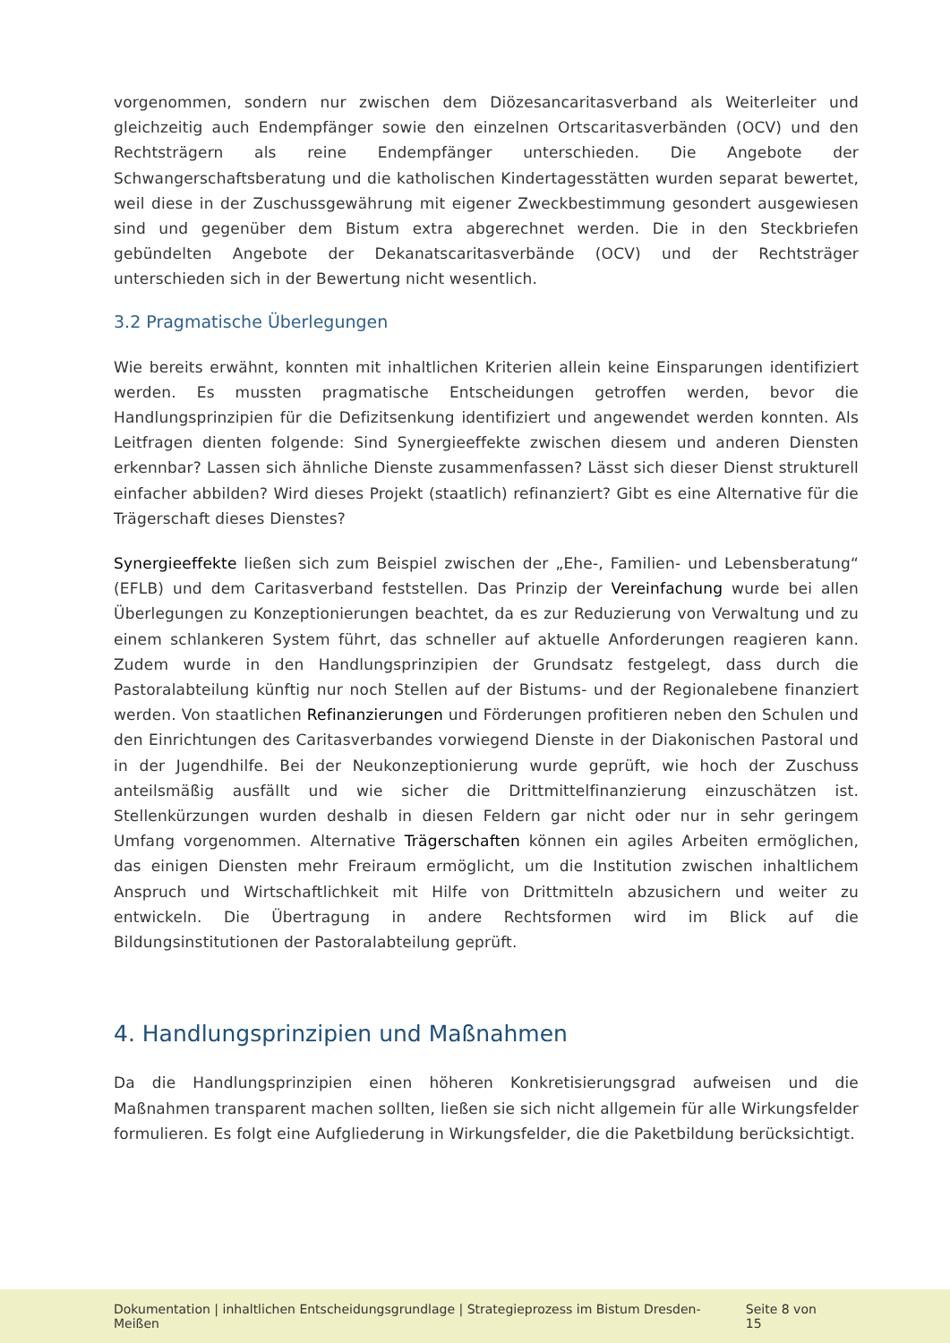vorgenommen, sondern nur zwischen dem Diözesancaritasverband als Weiterleiter und gleichzeitig auch Endempfänger sowie den einzelnen Ortscaritasverbänden (OCV) und den Rechtsträgern als reine Endempfänger unterschieden. Die Angebote der Schwangerschaftsberatung und die katholischen Kindertagesstätten wurden separat bewertet, weil diese in der Zuschussgewährung mit eigener Zweckbestimmung gesondert ausgewiesen sind und gegenüber dem Bistum extra abgerechnet werden. Die in den Steckbriefen gebündelten Angebote der Dekanatscaritasverbände (OCV) und der Rechtsträger unterschieden sich in der Bewertung nicht wesentlich.
3.2 Pragmatische Überlegungen
Wie bereits erwähnt, konnten mit inhaltlichen Kriterien allein keine Einsparungen identifiziert werden. Es mussten pragmatische Entscheidungen getroffen werden, bevor die Handlungsprinzipien für die Defizitsenkung identifiziert und angewendet werden konnten. Als Leitfragen dienten folgende: Sind Synergieeffekte zwischen diesem und anderen Diensten erkennbar? Lassen sich ähnliche Dienste zusammenfassen? Lässt sich dieser Dienst strukturell einfacher abbilden? Wird dieses Projekt (staatlich) refinanziert? Gibt es eine Alternative für die Trägerschaft dieses Dienstes?
Synergieeffekte ließen sich zum Beispiel zwischen der „Ehe-, Familien- und Lebensberatung“ (EFLB) und dem Caritasverband feststellen. Das Prinzip der Vereinfachung wurde bei allen Überlegungen zu Konzeptionierungen beachtet, da es zur Reduzierung von Verwaltung und zu einem schlankeren System führt, das schneller auf aktuelle Anforderungen reagieren kann. Zudem wurde in den Handlungsprinzipien der Grundsatz festgelegt, dass durch die Pastoralabteilung künftig nur noch Stellen auf der Bistums- und der Regionalebene finanziert werden. Von staatlichen Refinanzierungen und Förderungen profitieren neben den Schulen und den Einrichtungen des Caritasverbandes vorwiegend Dienste in der Diakonischen Pastoral und in der Jugendhilfe. Bei der Neukonzeptionierung wurde geprüft, wie hoch der Zuschuss anteilsmäßig ausfällt und wie sicher die Drittmittelfinanzierung einzuschätzen ist. Stellenkürzungen wurden deshalb in diesen Feldern gar nicht oder nur in sehr geringem Umfang vorgenommen. Alternative Trägerschaften können ein agiles Arbeiten ermöglichen, das einigen Diensten mehr Freiraum ermöglicht, um die Institution zwischen inhaltlichem Anspruch und Wirtschaftlichkeit mit Hilfe von Drittmitteln abzusichern und weiter zu entwickeln. Die Übertragung in andere Rechtsformen wird im Blick auf die Bildungsinstitutionen der Pastoralabteilung geprüft.
4. Handlungsprinzipien und Maßnahmen
Da die Handlungsprinzipien einen höheren Konkretisierungsgrad aufweisen und die Maßnahmen transparent machen sollten, ließen sie sich nicht allgemein für alle Wirkungsfelder formulieren. Es folgt eine Aufgliederung in Wirkungsfelder, die die Paketbildung berücksichtigt.
Dokumentation | inhaltlichen Entscheidungsgrundlage | Strategieprozess im Bistum Dresden-Meißen Seite 8 von 15